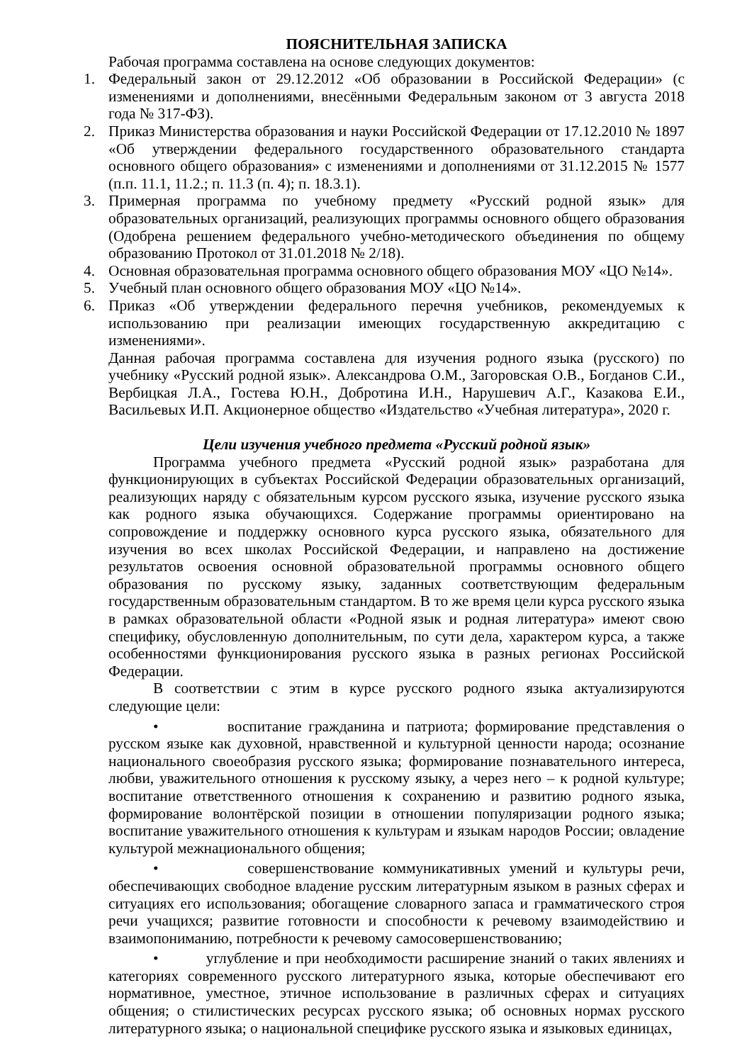ПОЯСНИТЕЛЬНАЯ ЗАПИСКА
Рабочая программа составлена на основе следующих документов:
1. Федеральный закон от 29.12.2012 «Об образовании в Российской Федерации» (с изменениями и дополнениями, внесёнными Федеральным законом от 3 августа 2018 года № 317-ФЗ).
2. Приказ Министерства образования и науки Российской Федерации от 17.12.2010 № 1897 «Об утверждении федерального государственного образовательного стандарта основного общего образования» с изменениями и дополнениями от 31.12.2015 № 1577 (п.п. 11.1, 11.2.; п. 11.3 (п. 4); п. 18.3.1).
3. Примерная программа по учебному предмету «Русский родной язык» для образовательных организаций, реализующих программы основного общего образования (Одобрена решением федерального учебно-методического объединения по общему образованию Протокол от 31.01.2018 № 2/18).
4. Основная образовательная программа основного общего образования МОУ «ЦО №14».
5. Учебный план основного общего образования МОУ «ЦО №14».
6. Приказ «Об утверждении федерального перечня учебников, рекомендуемых к использованию при реализации имеющих государственную аккредитацию с изменениями».
Данная рабочая программа составлена для изучения родного языка (русского) по учебнику «Русский родной язык». Александрова О.М., Загоровская О.В., Богданов С.И., Вербицкая Л.А., Гостева Ю.Н., Добротина И.Н., Нарушевич А.Г., Казакова Е.И., Васильевых И.П. Акционерное общество «Издательство «Учебная литература», 2020 г.
Цели изучения учебного предмета «Русский родной язык»
Программа учебного предмета «Русский родной язык» разработана для функционирующих в субъектах Российской Федерации образовательных организаций, реализующих наряду с обязательным курсом русского языка, изучение русского языка как родного языка обучающихся. Содержание программы ориентировано на сопровождение и поддержку основного курса русского языка, обязательного для изучения во всех школах Российской Федерации, и направлено на достижение результатов освоения основной образовательной программы основного общего образования по русскому языку, заданных соответствующим федеральным государственным образовательным стандартом. В то же время цели курса русского языка в рамках образовательной области «Родной язык и родная литература» имеют свою специфику, обусловленную дополнительным, по сути дела, характером курса, а также особенностями функционирования русского языка в разных регионах Российской Федерации.
В соответствии с этим в курсе русского родного языка актуализируются следующие цели:
• воспитание гражданина и патриота; формирование представления о русском языке как духовной, нравственной и культурной ценности народа; осознание национального своеобразия русского языка; формирование познавательного интереса, любви, уважительного отношения к русскому языку, а через него – к родной культуре; воспитание ответственного отношения к сохранению и развитию родного языка, формирование волонтёрской позиции в отношении популяризации родного языка; воспитание уважительного отношения к культурам и языкам народов России; овладение культурой межнационального общения;
• совершенствование коммуникативных умений и культуры речи, обеспечивающих свободное владение русским литературным языком в разных сферах и ситуациях его использования; обогащение словарного запаса и грамматического строя речи учащихся; развитие готовности и способности к речевому взаимодействию и взаимопониманию, потребности к речевому самосовершенствованию;
• углубление и при необходимости расширение знаний о таких явлениях и категориях современного русского литературного языка, которые обеспечивают его нормативное, уместное, этичное использование в различных сферах и ситуациях общения; о стилистических ресурсах русского языка; об основных нормах русского литературного языка; о национальной специфике русского языка и языковых единицах,